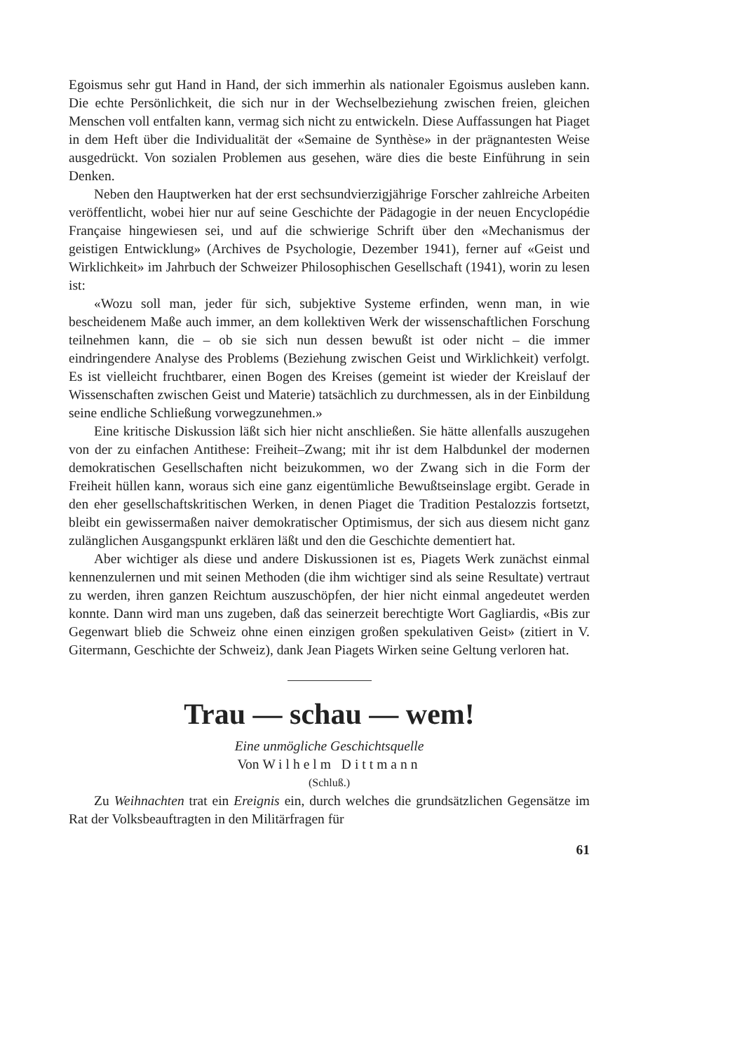Egoismus sehr gut Hand in Hand, der sich immerhin als nationaler Egoismus ausleben kann. Die echte Persönlichkeit, die sich nur in der Wechselbeziehung zwischen freien, gleichen Menschen voll entfalten kann, vermag sich nicht zu entwickeln. Diese Auffassungen hat Piaget in dem Heft über die Individualität der «Semaine de Synthèse» in der prägnantesten Weise ausgedrückt. Von sozialen Problemen aus gesehen, wäre dies die beste Einführung in sein Denken.
Neben den Hauptwerken hat der erst sechsundvierzigjährige Forscher zahlreiche Arbeiten veröffentlicht, wobei hier nur auf seine Geschichte der Pädagogie in der neuen Encyclopédie Française hingewiesen sei, und auf die schwierige Schrift über den «Mechanismus der geistigen Entwicklung» (Archives de Psychologie, Dezember 1941), ferner auf «Geist und Wirklichkeit» im Jahrbuch der Schweizer Philosophischen Gesellschaft (1941), worin zu lesen ist:
«Wozu soll man, jeder für sich, subjektive Systeme erfinden, wenn man, in wie bescheidenem Maße auch immer, an dem kollektiven Werk der wissenschaftlichen Forschung teilnehmen kann, die – ob sie sich nun dessen bewußt ist oder nicht – die immer eindringendere Analyse des Problems (Beziehung zwischen Geist und Wirklichkeit) verfolgt. Es ist vielleicht fruchtbarer, einen Bogen des Kreises (gemeint ist wieder der Kreislauf der Wissenschaften zwischen Geist und Materie) tatsächlich zu durchmessen, als in der Einbildung seine endliche Schließung vorwegzunehmen.»
Eine kritische Diskussion läßt sich hier nicht anschließen. Sie hätte allenfalls auszugehen von der zu einfachen Antithese: Freiheit–Zwang; mit ihr ist dem Halbdunkel der modernen demokratischen Gesellschaften nicht beizukommen, wo der Zwang sich in die Form der Freiheit hüllen kann, woraus sich eine ganz eigentümliche Bewußtseinslage ergibt. Gerade in den eher gesellschaftskritischen Werken, in denen Piaget die Tradition Pestalozzis fortsetzt, bleibt ein gewissermaßen naiver demokratischer Optimismus, der sich aus diesem nicht ganz zulänglichen Ausgangspunkt erklären läßt und den die Geschichte dementiert hat.
Aber wichtiger als diese und andere Diskussionen ist es, Piagets Werk zunächst einmal kennenzulernen und mit seinen Methoden (die ihm wichtiger sind als seine Resultate) vertraut zu werden, ihren ganzen Reichtum auszuschöpfen, der hier nicht einmal angedeutet werden konnte. Dann wird man uns zugeben, daß das seinerzeit berechtigte Wort Gagliardis, «Bis zur Gegenwart blieb die Schweiz ohne einen einzigen großen spekulativen Geist» (zitiert in V. Gitermann, Geschichte der Schweiz), dank Jean Piagets Wirken seine Geltung verloren hat.
Trau — schau — wem!
Eine unmögliche Geschichtsquelle
Von Wilhelm Dittmann
(Schluß.)
Zu Weihnachten trat ein Ereignis ein, durch welches die grundsätzlichen Gegensätze im Rat der Volksbeauftragten in den Militärfragen für
61